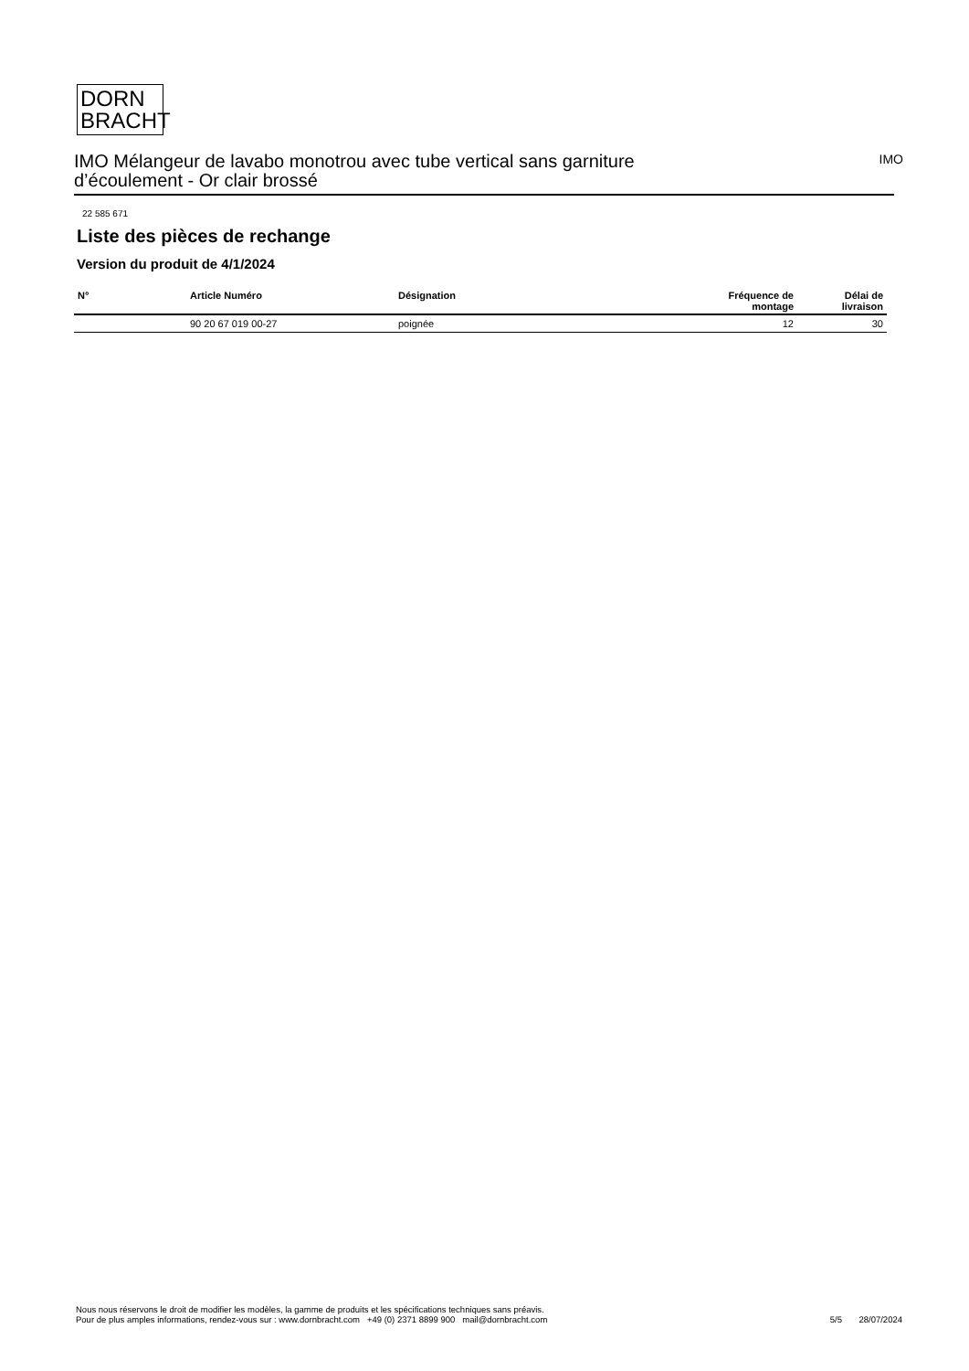DORN
BRACHT
IMO Mélangeur de lavabo monotrou avec tube vertical sans garniture
d’écoulement - Or clair brossé
IMO
22 585 671
Liste des pièces de rechange
Version du produit de 4/1/2024
| N° | Article Numéro | Désignation | Fréquence de montage | Délai de livraison |
| --- | --- | --- | --- | --- |
| | 90 20 67 019 00-27 | poignée | 12 | 30 |
Nous nous réservons le droit de modifier les modèles, la gamme de produits et les spécifications techniques sans préavis.
Pour de plus amples informations, rendez-vous sur : www.dornbracht.com +49 (0) 2371 8899 900 mail@dornbracht.com
5/5 28/07/2024